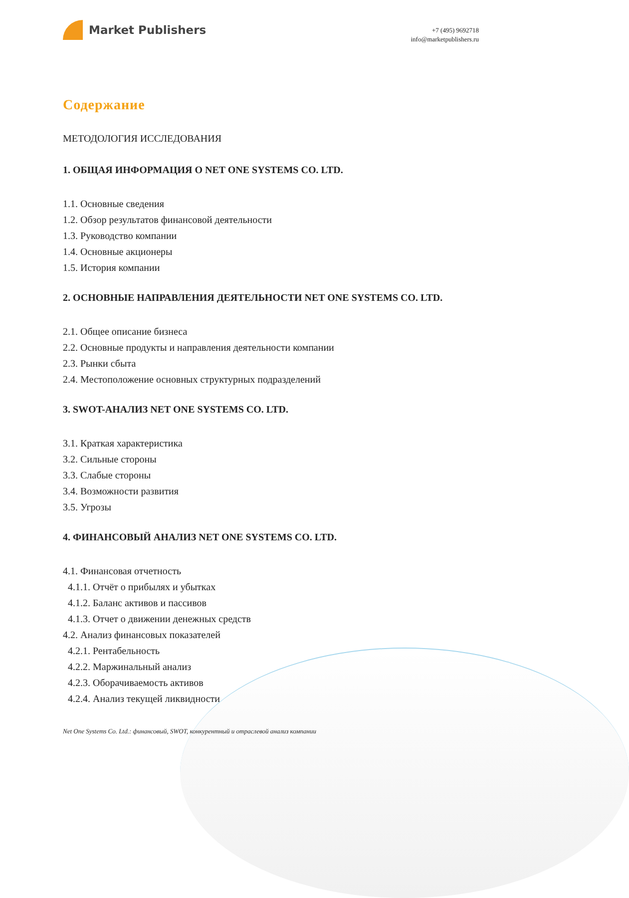Market Publishers
+7 (495) 9692718
info@marketpublishers.ru
Содержание
МЕТОДОЛОГИЯ ИССЛЕДОВАНИЯ
1. ОБЩАЯ ИНФОРМАЦИЯ О NET ONE SYSTEMS CO. LTD.
1.1. Основные сведения
1.2. Обзор результатов финансовой деятельности
1.3. Руководство компании
1.4. Основные акционеры
1.5. История компании
2. ОСНОВНЫЕ НАПРАВЛЕНИЯ ДЕЯТЕЛЬНОСТИ NET ONE SYSTEMS CO. LTD.
2.1. Общее описание бизнеса
2.2. Основные продукты и направления деятельности компании
2.3. Рынки сбыта
2.4. Местоположение основных структурных подразделений
3. SWOT-АНАЛИЗ NET ONE SYSTEMS CO. LTD.
3.1. Краткая характеристика
3.2. Сильные стороны
3.3. Слабые стороны
3.4. Возможности развития
3.5. Угрозы
4. ФИНАНСОВЫЙ АНАЛИЗ NET ONE SYSTEMS CO. LTD.
4.1. Финансовая отчетность
4.1.1. Отчёт о прибылях и убытках
4.1.2. Баланс активов и пассивов
4.1.3. Отчет о движении денежных средств
4.2. Анализ финансовых показателей
4.2.1. Рентабельность
4.2.2. Маржинальный анализ
4.2.3. Оборачиваемость активов
4.2.4. Анализ текущей ликвидности
Net One Systems Co. Ltd.: финансовый, SWOT, конкурентный и отраслевой анализ компании